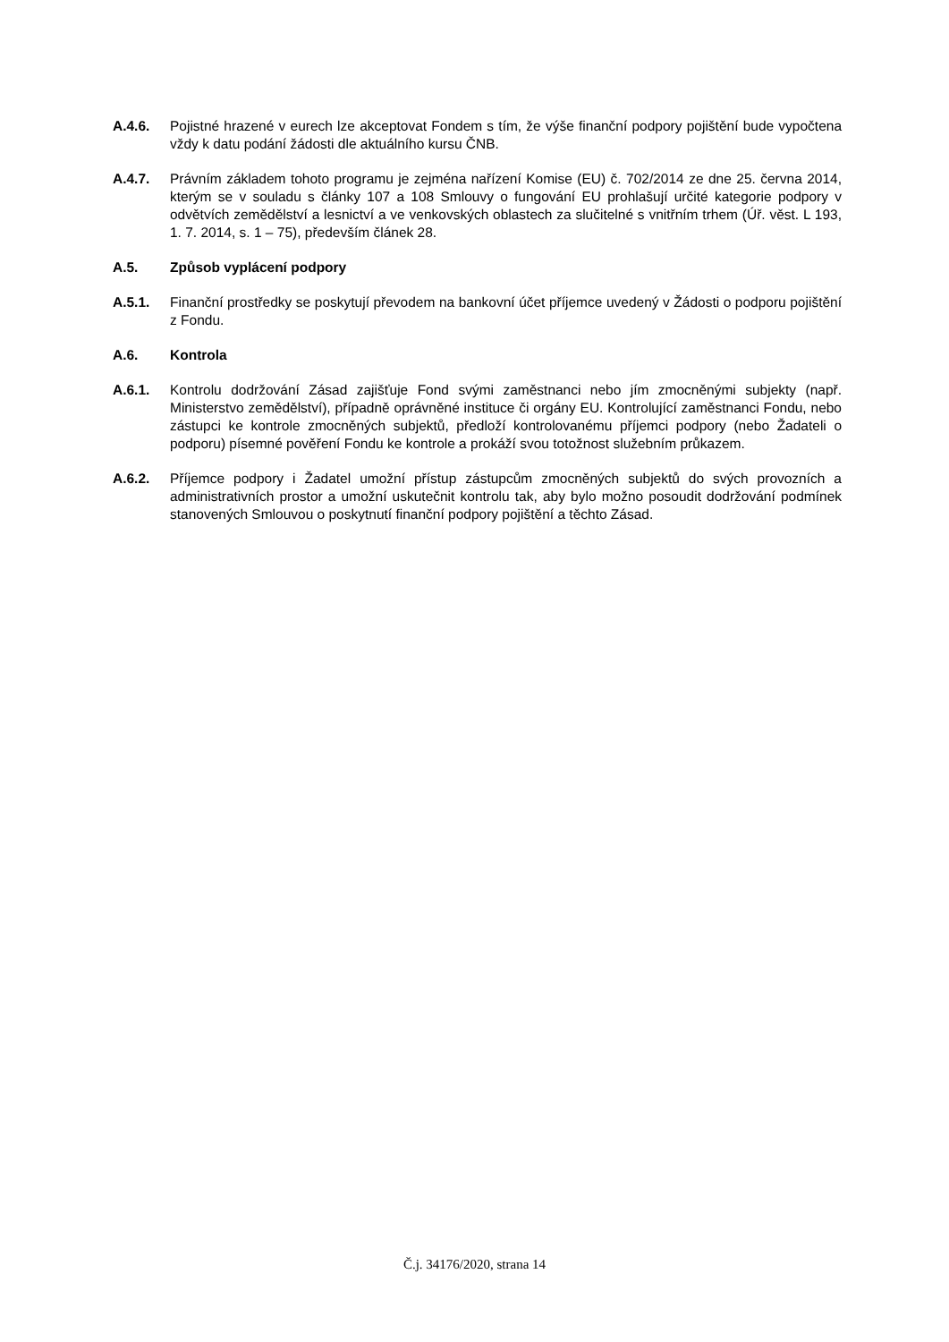A.4.6. Pojistné hrazené v eurech lze akceptovat Fondem s tím, že výše finanční podpory pojištění bude vypočtena vždy k datu podání žádosti dle aktuálního kursu ČNB.
A.4.7. Právním základem tohoto programu je zejména nařízení Komise (EU) č. 702/2014 ze dne 25. června 2014, kterým se v souladu s články 107 a 108 Smlouvy o fungování EU prohlašují určité kategorie podpory v odvětvích zemědělství a lesnictví a ve venkovských oblastech za slučitelné s vnitřním trhem (Úř. věst. L 193, 1. 7. 2014, s. 1 – 75), především článek 28.
A.5. Způsob vyplácení podpory
A.5.1. Finanční prostředky se poskytují převodem na bankovní účet příjemce uvedený v Žádosti o podporu pojištění z Fondu.
A.6. Kontrola
A.6.1. Kontrolu dodržování Zásad zajišťuje Fond svými zaměstnanci nebo jím zmocněnými subjekty (např. Ministerstvo zemědělství), případně oprávněné instituce či orgány EU. Kontrolující zaměstnanci Fondu, nebo zástupci ke kontrole zmocněných subjektů, předloží kontrolovanému příjemci podpory (nebo Žadateli o podporu) písemné pověření Fondu ke kontrole a prokáží svou totožnost služebním průkazem.
A.6.2. Příjemce podpory i Žadatel umožní přístup zástupcům zmocněných subjektů do svých provozních a administrativních prostor a umožní uskutečnit kontrolu tak, aby bylo možno posoudit dodržování podmínek stanovených Smlouvou o poskytnutí finanční podpory pojištění a těchto Zásad.
Č.j. 34176/2020, strana 14